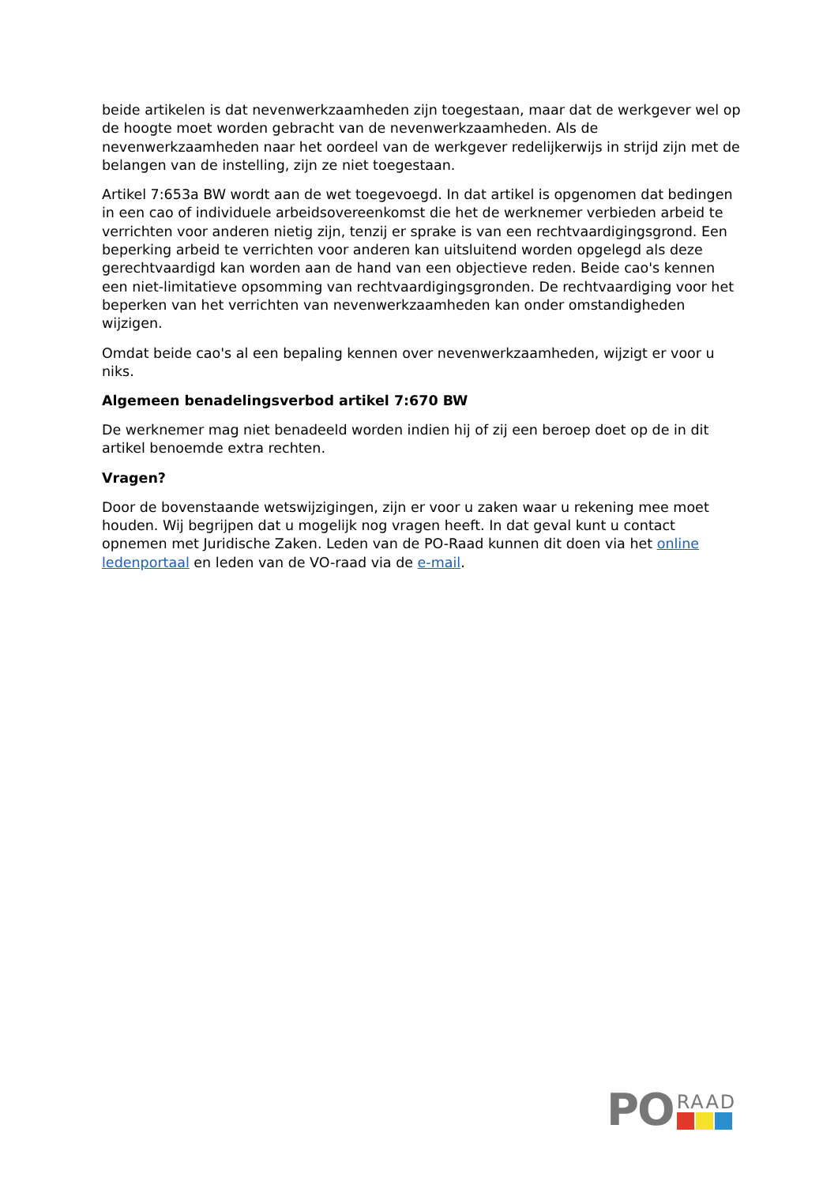beide artikelen is dat nevenwerkzaamheden zijn toegestaan, maar dat de werkgever wel op de hoogte moet worden gebracht van de nevenwerkzaamheden. Als de nevenwerkzaamheden naar het oordeel van de werkgever redelijkerwijs in strijd zijn met de belangen van de instelling, zijn ze niet toegestaan.
Artikel 7:653a BW wordt aan de wet toegevoegd. In dat artikel is opgenomen dat bedingen in een cao of individuele arbeidsovereenkomst die het de werknemer verbieden arbeid te verrichten voor anderen nietig zijn, tenzij er sprake is van een rechtvaardigingsgrond. Een beperking arbeid te verrichten voor anderen kan uitsluitend worden opgelegd als deze gerechtvaardigd kan worden aan de hand van een objectieve reden. Beide cao's kennen een niet-limitatieve opsomming van rechtvaardigingsgronden. De rechtvaardiging voor het beperken van het verrichten van nevenwerkzaamheden kan onder omstandigheden wijzigen.
Omdat beide cao's al een bepaling kennen over nevenwerkzaamheden, wijzigt er voor u niks.
Algemeen benadelingsverbod artikel 7:670 BW
De werknemer mag niet benadeeld worden indien hij of zij een beroep doet op de in dit artikel benoemde extra rechten.
Vragen?
Door de bovenstaande wetswijzigingen, zijn er voor u zaken waar u rekening mee moet houden. Wij begrijpen dat u mogelijk nog vragen heeft. In dat geval kunt u contact opnemen met Juridische Zaken. Leden van de PO-Raad kunnen dit doen via het online ledenportaal en leden van de VO-raad via de e-mail.
PO
RAAD